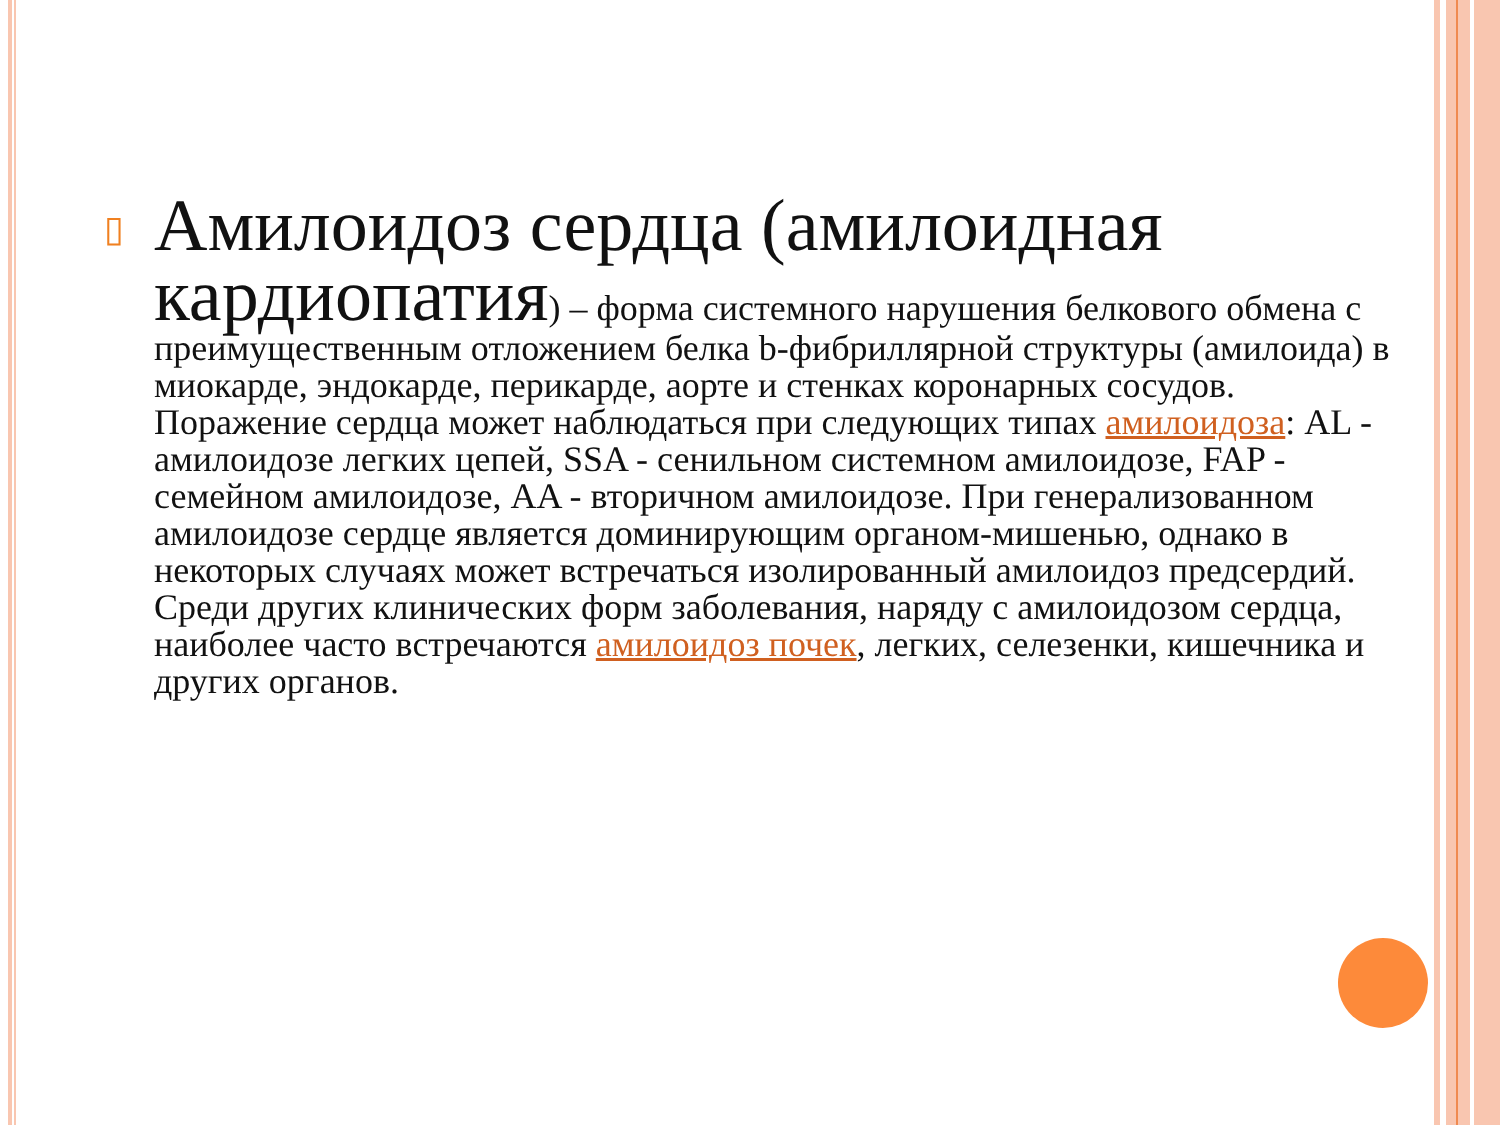▯
Амилоидоз сердца (амилоидная кардиопатия) – форма системного нарушения белкового обмена с преимущественным отложением белка b-фибриллярной структуры (амилоида) в миокарде, эндокарде, перикарде, аорте и стенках коронарных сосудов. Поражение сердца может наблюдаться при следующих типах амилоидоза: AL - амилоидозе легких цепей, SSA - сенильном системном амилоидозе, FAP - семейном амилоидозе, AA - вторичном амилоидозе. При генерализованном амилоидозе сердце является доминирующим органом-мишенью, однако в некоторых случаях может встречаться изолированный амилоидоз предсердий. Среди других клинических форм заболевания, наряду с амилоидозом сердца, наиболее часто встречаются амилоидоз почек, легких, селезенки, кишечника и других органов.